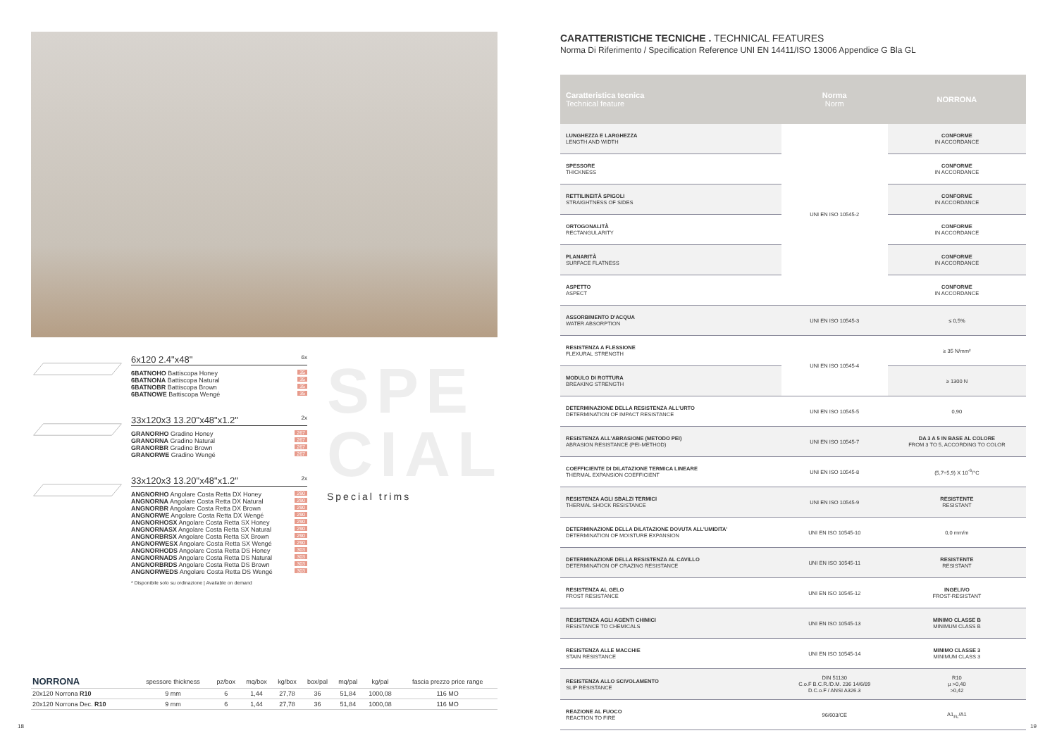6x120 2.4"x48" 6x
6BATNOHO Battiscopa Honey 35
6BATNONA Battiscopa Natural 35
6BATNOBR Battiscopa Brown 35
6BATNOWE Battiscopa Wengé 35
33x120x3 13.20"x48"x1.2" 2x
GRANORHO Gradino Honey 267
GRANORNA Gradino Natural 267
GRANORBR Gradino Brown 267
GRANORWE Gradino Wengé 267
33x120x3 13.20"x48"x1.2" 2x
ANGNORHO Angolare Costa Retta DX Honey 290
ANGNORNA Angolare Costa Retta DX Natural 290
ANGNORBR Angolare Costa Retta DX Brown 290
ANGNORWE Angolare Costa Retta DX Wengé 290
ANGNORHOSX Angolare Costa Retta SX Honey 290
ANGNORNASX Angolare Costa Retta SX Natural 290
ANGNORBRSX Angolare Costa Retta SX Brown 290
ANGNORWESX Angolare Costa Retta SX Wengé 290
ANGNORHODS Angolare Costa Retta DS Honey 303
ANGNORNADS Angolare Costa Retta DS Natural 303
ANGNORBRDS Angolare Costa Retta DS Brown 303
ANGNORWEDS Angolare Costa Retta DS Wengé 303
* Disponibile solo su ordinazione | Available on demand
SPE
CIAL
Special trims
| NORRONA | spessore thickness | pz/box | mq/box | kg/box | box/pal | mq/pal | kg/pal | fascia prezzo price range |
| --- | --- | --- | --- | --- | --- | --- | --- | --- |
| 20x120 Norrona R10 | 9 mm | 6 | 1,44 | 27,78 | 36 | 51,84 | 1000,08 | 116 MO |
| 20x120 Norrona Dec. R10 | 9 mm | 6 | 1,44 | 27,78 | 36 | 51,84 | 1000,08 | 116 MO |
18
CARATTERISTICHE TECNICHE . TECHNICAL FEATURES
Norma Di Riferimento / Specification Reference UNI EN 14411/ISO 13006 Appendice G Bla GL
| Caratteristica tecnica Technical feature | Norma Norm | NORRONA |
| --- | --- | --- |
| LUNGHEZZA E LARGHEZZA LENGTH AND WIDTH | UNI EN ISO 10545-2 | CONFORME IN ACCORDANCE |
| SPESSORE THICKNESS | | CONFORME IN ACCORDANCE |
| RETTILINEITÀ SPIGOLI STRAIGHTNESS OF SIDES | | CONFORME IN ACCORDANCE |
| ORTOGONALITÀ RECTANGULARITY | | CONFORME IN ACCORDANCE |
| PLANARITÀ SURFACE FLATNESS | | CONFORME IN ACCORDANCE |
| ASPETTO ASPECT | | CONFORME IN ACCORDANCE |
| ASSORBIMENTO D'ACQUA WATER ABSORPTION | UNI EN ISO 10545-3 | ≤ 0,5% |
| RESISTENZA A FLESSIONE FLEXURAL STRENGTH | UNI EN ISO 10545-4 | ≥ 35 N/mm² |
| MODULO DI ROTTURA BREAKING STRENGTH | | ≥ 1300 N |
| DETERMINAZIONE DELLA RESISTENZA ALL'URTO DETERMINATION OF IMPACT RESISTANCE | UNI EN ISO 10545-5 | 0,90 |
| RESISTENZA ALL'ABRASIONE (METODO PEI) ABRASION RESISTANCE (PEI-METHOD) | UNI EN ISO 10545-7 | DA 3 A 5 IN BASE AL COLORE FROM 3 TO 5, ACCORDING TO COLOR |
| COEFFICIENTE DI DILATAZIONE TERMICA LINEARE THERMAL EXPANSION COEFFICIENT | UNI EN ISO 10545-8 | (5,7÷5,9) X 10<sup>-6</sup>/°C |
| RESISTENZA AGLI SBALZI TERMICI THERMAL SHOCK RESISTANCE | UNI EN ISO 10545-9 | RESISTENTE RESISTANT |
| DETERMINAZIONE DELLA DILATAZIONE DOVUTA ALL'UMIDITA' DETERMINATION OF MOISTURE EXPANSION | UNI EN ISO 10545-10 | 0,0 mm/m |
| DETERMINAZIONE DELLA RESISTENZA AL CAVILLO DETERMINATION OF CRAZING RESISTANCE | UNI EN ISO 10545-11 | RESISTENTE RESISTANT |
| RESISTENZA AL GELO FROST RESISTANCE | UNI EN ISO 10545-12 | INGELIVO FROST-RESISTANT |
| RESISTENZA AGLI AGENTI CHIMICI RESISTANCE TO CHEMICALS | UNI EN ISO 10545-13 | MINIMO CLASSE B MINIMUM CLASS B |
| RESISTENZA ALLE MACCHIE STAIN RESISTANCE | UNI EN ISO 10545-14 | MINIMO CLASSE 3 MINIMUM CLASS 3 |
| RESISTENZA ALLO SCIVOLAMENTO SLIP RESISTANCE | DIN 51130 C.o.F B.C.R./D.M. 236 14/6/89 D.C.o.F / ANSI A326.3 | R10 µ >0,40 >0,42 |
| REAZIONE AL FUOCO REACTION TO FIRE | 96/603/CE | A1<sub>FL</sub>/A1 |
19